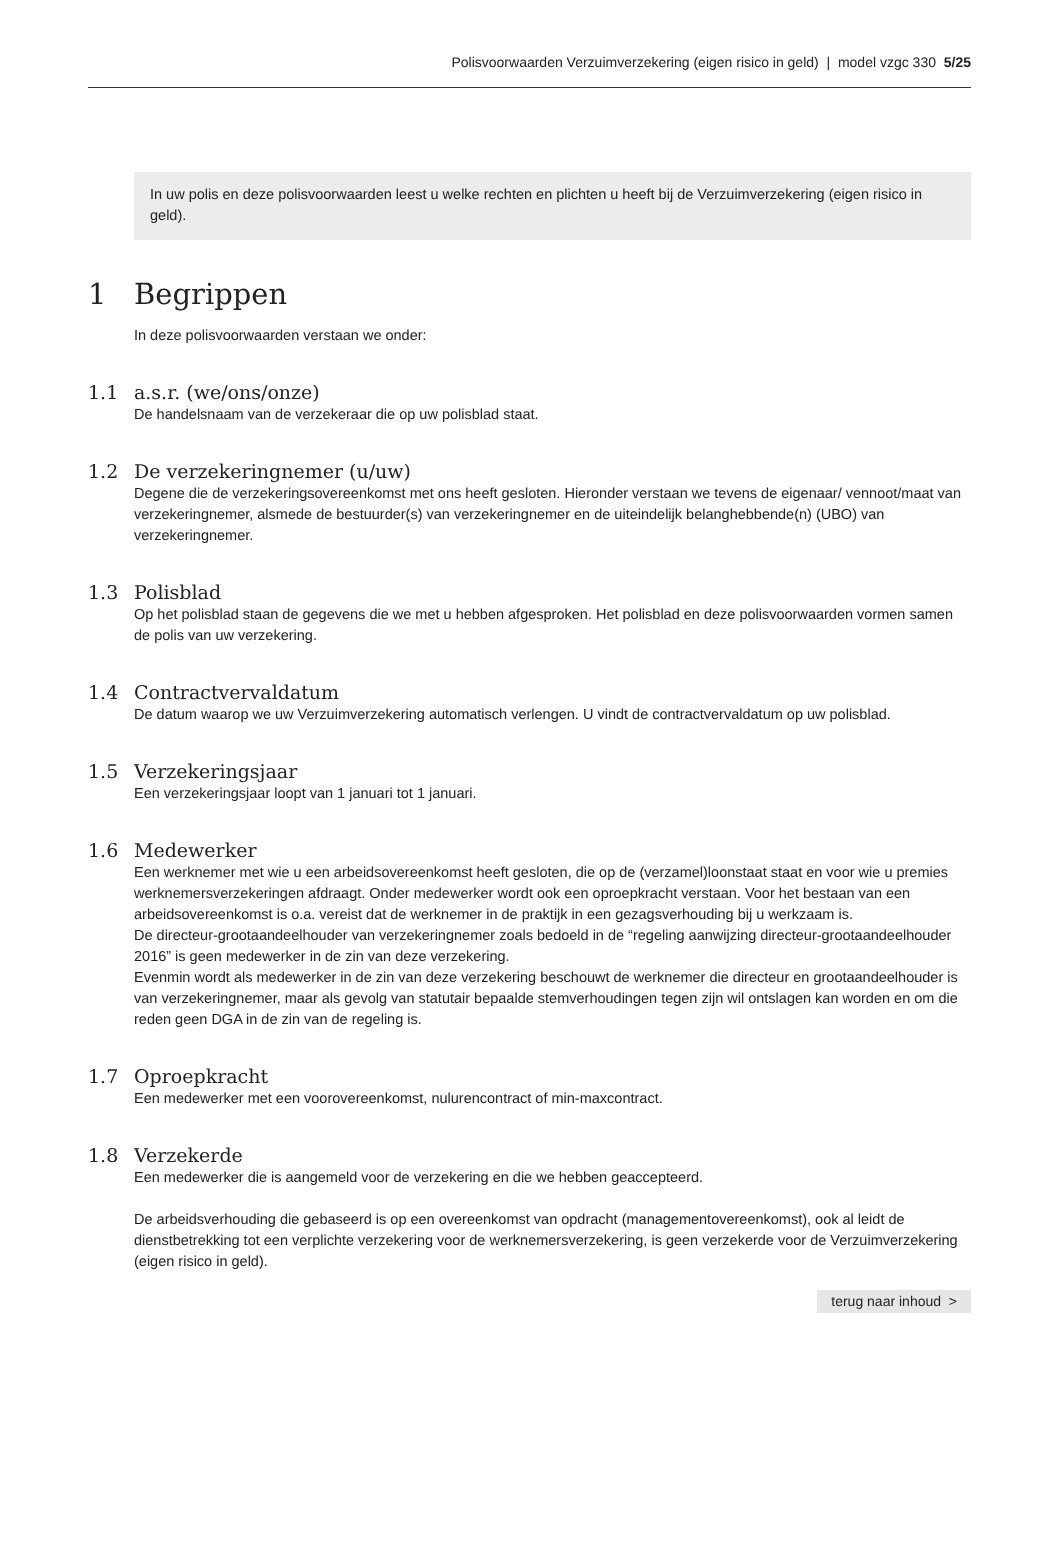Polisvoorwaarden Verzuimverzekering (eigen risico in geld) | model vzgc 330 5/25
In uw polis en deze polisvoorwaarden leest u welke rechten en plichten u heeft bij de Verzuimverzekering (eigen risico in geld).
1 Begrippen
In deze polisvoorwaarden verstaan we onder:
1.1 a.s.r. (we/ons/onze)
De handelsnaam van de verzekeraar die op uw polisblad staat.
1.2 De verzekeringnemer (u/uw)
Degene die de verzekeringsovereenkomst met ons heeft gesloten. Hieronder verstaan we tevens de eigenaar/ vennoot/maat van verzekeringnemer, alsmede de bestuurder(s) van verzekeringnemer en de uiteindelijk belanghebbende(n) (UBO) van verzekeringnemer.
1.3 Polisblad
Op het polisblad staan de gegevens die we met u hebben afgesproken. Het polisblad en deze polisvoorwaarden vormen samen de polis van uw verzekering.
1.4 Contractvervaldatum
De datum waarop we uw Verzuimverzekering automatisch verlengen. U vindt de contractvervaldatum op uw polisblad.
1.5 Verzekeringsjaar
Een verzekeringsjaar loopt van 1 januari tot 1 januari.
1.6 Medewerker
Een werknemer met wie u een arbeidsovereenkomst heeft gesloten, die op de (verzamel)loonstaat staat en voor wie u premies werknemersverzekeringen afdraagt. Onder medewerker wordt ook een oproepkracht verstaan. Voor het bestaan van een arbeidsovereenkomst is o.a. vereist dat de werknemer in de praktijk in een gezagsverhouding bij u werkzaam is.
De directeur-grootaandeelhouder van verzekeringnemer zoals bedoeld in de “regeling aanwijzing directeur-grootaandeelhouder 2016” is geen medewerker in de zin van deze verzekering.
Evenmin wordt als medewerker in de zin van deze verzekering beschouwt de werknemer die directeur en grootaandeelhouder is van verzekeringnemer, maar als gevolg van statutair bepaalde stemverhoudingen tegen zijn wil ontslagen kan worden en om die reden geen DGA in de zin van de regeling is.
1.7 Oproepkracht
Een medewerker met een voorovereenkomst, nulurencontract of min-maxcontract.
1.8 Verzekerde
Een medewerker die is aangemeld voor de verzekering en die we hebben geaccepteerd.
De arbeidsverhouding die gebaseerd is op een overeenkomst van opdracht (managementovereenkomst), ook al leidt de dienstbetrekking tot een verplichte verzekering voor de werknemersverzekering, is geen verzekerde voor de Verzuimverzekering (eigen risico in geld).
terug naar inhoud >